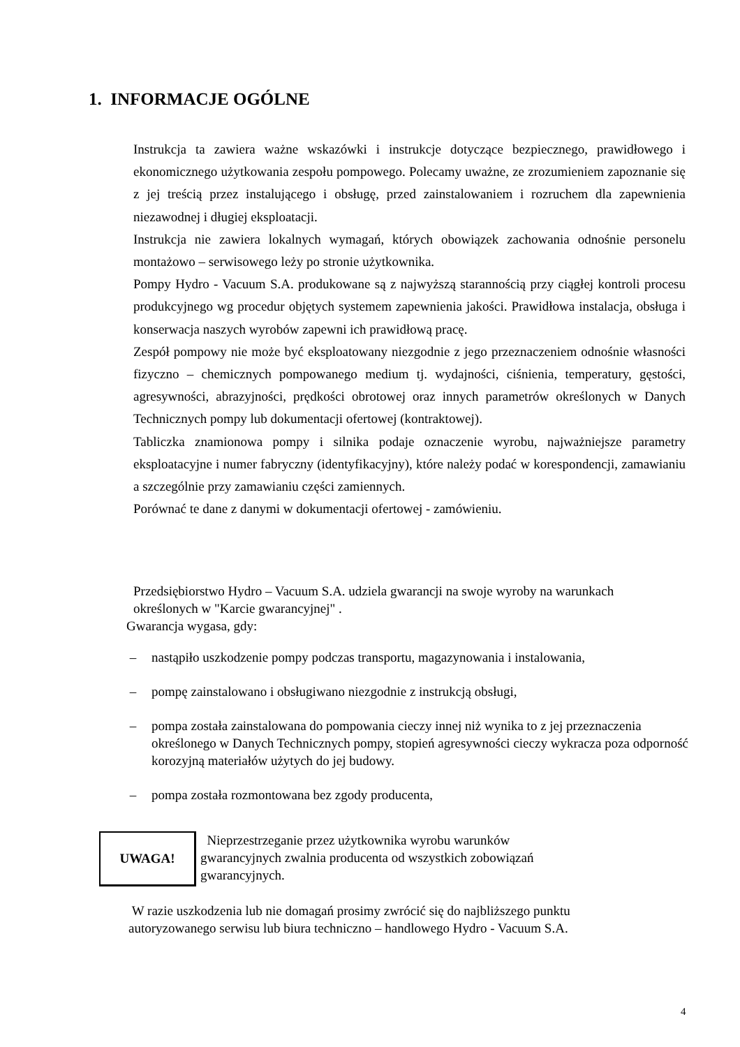1. INFORMACJE OGÓLNE
Instrukcja ta zawiera ważne wskazówki i instrukcje dotyczące bezpiecznego, prawidłowego i ekonomicznego użytkowania zespołu pompowego. Polecamy uważne, ze zrozumieniem zapoznanie się z jej treścią przez instalującego i obsługę, przed zainstalowaniem i rozruchem dla zapewnienia niezawodnej i długiej eksploatacji.
Instrukcja nie zawiera lokalnych wymagań, których obowiązek zachowania odnośnie personelu montażowo – serwisowego leży po stronie użytkownika.
Pompy Hydro - Vacuum S.A. produkowane są z najwyższą starannością przy ciągłej kontroli procesu produkcyjnego wg procedur objętych systemem zapewnienia jakości. Prawidłowa instalacja, obsługa i konserwacja naszych wyrobów zapewni ich prawidłową pracę.
Zespół pompowy nie może być eksploatowany niezgodnie z jego przeznaczeniem odnośnie własności fizyczno – chemicznych pompowanego medium tj. wydajności, ciśnienia, temperatury, gęstości, agresywności, abrazyjności, prędkości obrotowej oraz innych parametrów określonych w Danych Technicznych pompy lub dokumentacji ofertowej (kontraktowej).
Tabliczka znamionowa pompy i silnika podaje oznaczenie wyrobu, najważniejsze parametry eksploatacyjne i numer fabryczny (identyfikacyjny), które należy podać w korespondencji, zamawianiu a szczególnie przy zamawianiu części zamiennych.
Porównać te dane z danymi w dokumentacji ofertowej - zamówieniu.
Przedsiębiorstwo Hydro – Vacuum S.A. udziela gwarancji na swoje wyroby na warunkach
określonych w "Karcie gwarancyjnej" .
Gwarancja wygasa, gdy:
– nastąpiło uszkodzenie pompy podczas transportu, magazynowania i instalowania,
– pompę zainstalowano i obsługiwano niezgodnie z instrukcją obsługi,
– pompa została zainstalowana do pompowania cieczy innej niż wynika to z jej przeznaczenia określonego w Danych Technicznych pompy, stopień agresywności cieczy wykracza poza odporność korozyjną materiałów użytych do jej budowy.
– pompa została rozmontowana bez zgody producenta,
UWAGA!
Nieprzestrzeganie przez użytkownika wyrobu warunków
gwarancyjnych zwalnia producenta od wszystkich zobowiązań
gwarancyjnych.
W razie uszkodzenia lub nie domagań prosimy zwrócić się do najbliższego punktu
autoryzowanego serwisu lub biura techniczno – handlowego Hydro - Vacuum S.A.
4